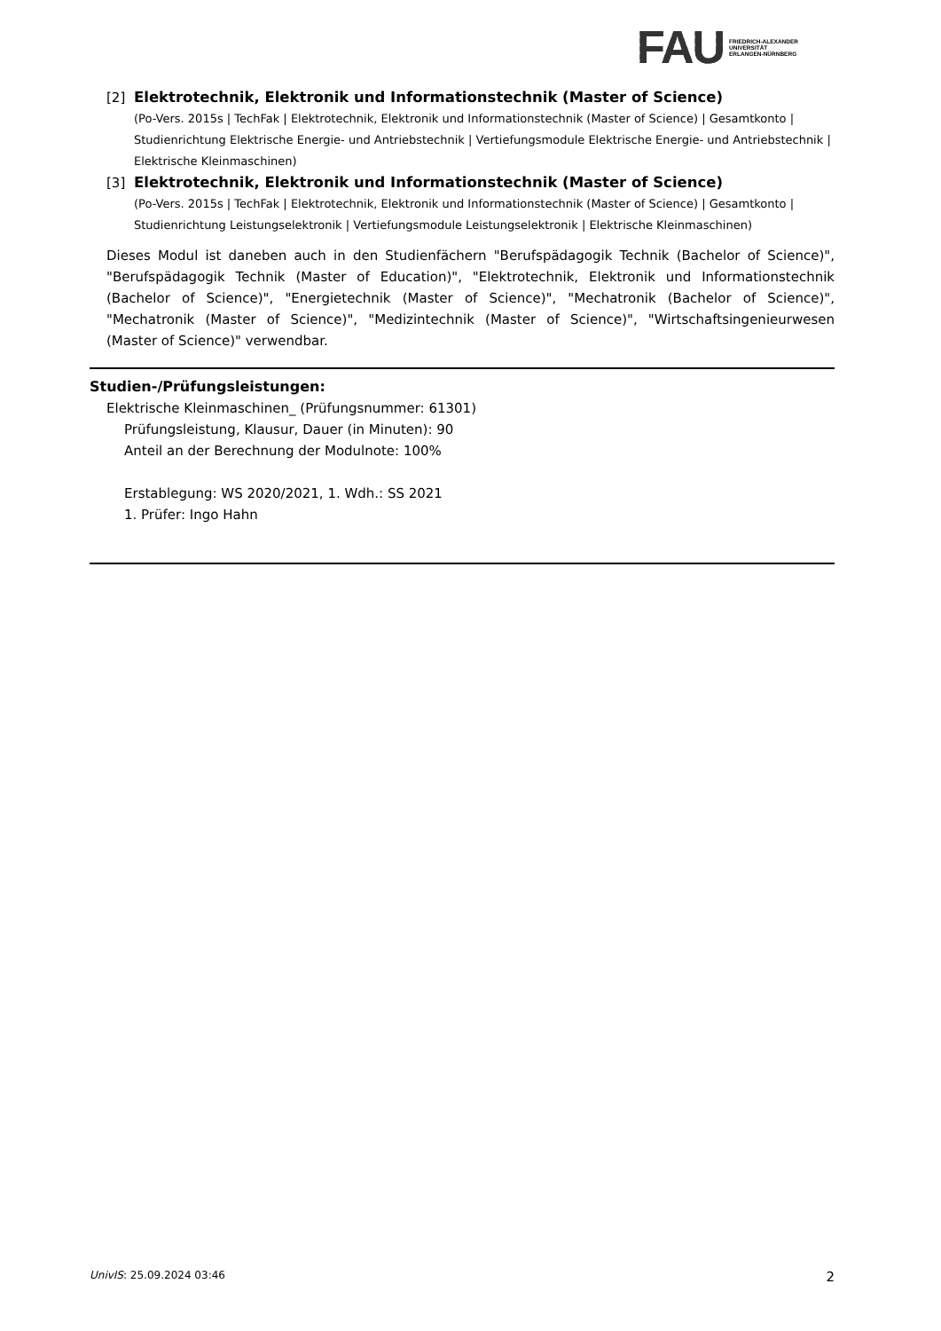FAU FRIEDRICH-ALEXANDER
UNIVERSITÄT
ERLANGEN-NÜRNBERG
[2] Elektrotechnik, Elektronik und Informationstechnik (Master of Science)
(Po-Vers. 2015s | TechFak | Elektrotechnik, Elektronik und Informationstechnik (Master of Science) | Gesamtkonto | Studienrichtung Elektrische Energie- und Antriebstechnik | Vertiefungsmodule Elektrische Energie- und Antriebstechnik | Elektrische Kleinmaschinen)
[3] Elektrotechnik, Elektronik und Informationstechnik (Master of Science)
(Po-Vers. 2015s | TechFak | Elektrotechnik, Elektronik und Informationstechnik (Master of Science) | Gesamtkonto | Studienrichtung Leistungselektronik | Vertiefungsmodule Leistungselektronik | Elektrische Kleinmaschinen)
Dieses Modul ist daneben auch in den Studienfächern "Berufspädagogik Technik (Bachelor of Science)", "Berufspädagogik Technik (Master of Education)", "Elektrotechnik, Elektronik und Informationstechnik (Bachelor of Science)", "Energietechnik (Master of Science)", "Mechatronik (Bachelor of Science)", "Mechatronik (Master of Science)", "Medizintechnik (Master of Science)", "Wirtschaftsingenieurwesen (Master of Science)" verwendbar.
Studien-/Prüfungsleistungen:
Elektrische Kleinmaschinen_ (Prüfungsnummer: 61301)
Prüfungsleistung, Klausur, Dauer (in Minuten): 90
Anteil an der Berechnung der Modulnote: 100%
Erstablegung: WS 2020/2021, 1. Wdh.: SS 2021
1. Prüfer: Ingo Hahn
UnivIS: 25.09.2024 03:46 2